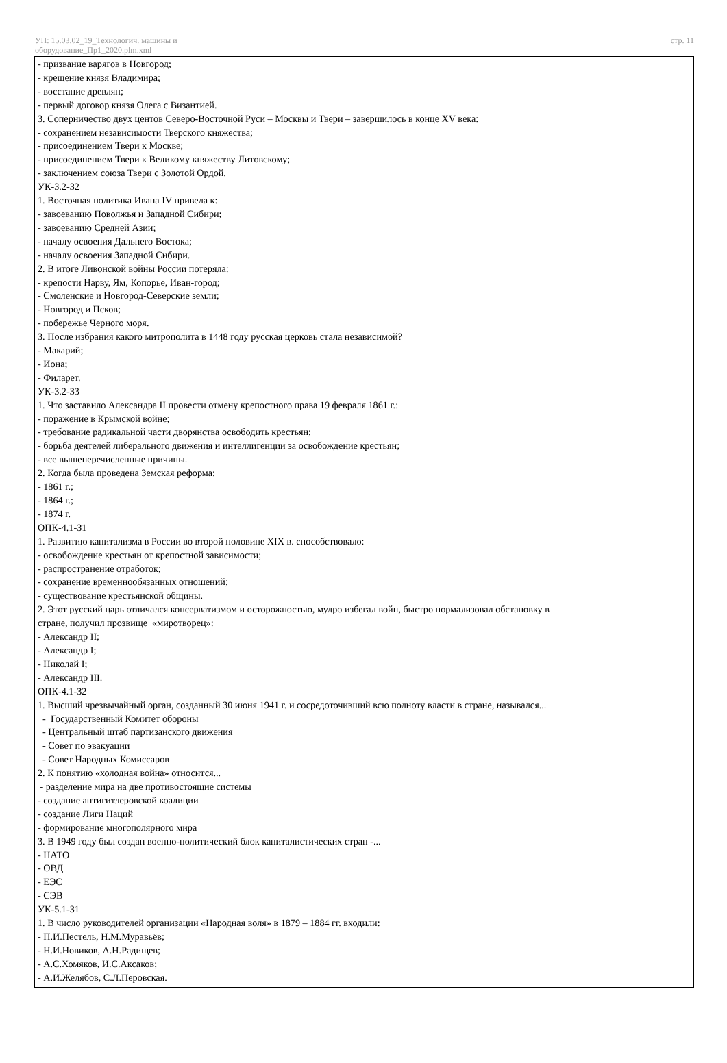УП: 15.03.02_19_Технологич. машины и
оборудование_Пр1_2020.plm.xml
стр. 11
- призвание варягов в Новгород;
- крещение князя Владимира;
- восстание древлян;
- первый договор князя Олега с Византией.
3. Соперничество двух центов Северо-Восточной Руси – Москвы и Твери – завершилось в конце XV века:
- сохранением независимости Тверского княжества;
- присоединением Твери к Москве;
- присоединением Твери к Великому княжеству Литовскому;
- заключением союза Твери с Золотой Ордой.
УК-3.2-З2
1. Восточная политика Ивана IV привела к:
- завоеванию Поволжья и Западной Сибири;
- завоеванию Средней Азии;
- началу освоения Дальнего Востока;
- началу освоения Западной Сибири.
2. В итоге Ливонской войны России потеряла:
- крепости Нарву, Ям, Копорье, Иван-город;
- Смоленские и Новгород-Северские земли;
- Новгород и Псков;
- побережье Черного моря.
3. После избрания какого митрополита в 1448 году русская церковь стала независимой?
- Макарий;
- Иона;
- Филарет.
УК-3.2-З3
1. Что заставило Александра II провести отмену крепостного права 19 февраля 1861 г.:
- поражение в Крымской войне;
- требование радикальной части дворянства освободить крестьян;
- борьба деятелей либерального движения и интеллигенции за освобождение крестьян;
- все вышеперечисленные причины.
2. Когда была проведена Земская реформа:
- 1861 г.;
- 1864 г.;
- 1874 г.
ОПК-4.1-З1
1. Развитию капитализма в России во второй половине XIX в. способствовало:
- освобождение крестьян от крепостной зависимости;
- распространение отработок;
- сохранение временнообязанных отношений;
- существование крестьянской общины.
2. Этот русский царь отличался консерватизмом и осторожностью, мудро избегал войн, быстро нормализовал обстановку в
стране, получил прозвище «миротворец»:
- Александр II;
- Александр I;
- Николай I;
- Александр III.
ОПК-4.1-З2
1. Высший чрезвычайный орган, созданный 30 июня 1941 г. и сосредоточивший всю полноту власти в стране, назывался...
- Государственный Комитет обороны
- Центральный штаб партизанского движения
- Совет по эвакуации
- Совет Народных Комиссаров
2. К понятию «холодная война» относится...
- разделение мира на две противостоящие системы
- создание антигитлеровской коалиции
- создание Лиги Наций
- формирование многополярного мира
3. В 1949 году был создан военно-политический блок капиталистических стран -...
- НАТО
- ОВД
- ЕЭС
- СЭВ
УК-5.1-З1
1. В число руководителей организации «Народная воля» в 1879 – 1884 гг. входили:
- П.И.Пестель, Н.М.Муравьёв;
- Н.И.Новиков, А.Н.Радищев;
- А.С.Хомяков, И.С.Аксаков;
- А.И.Желябов, С.Л.Перовская.